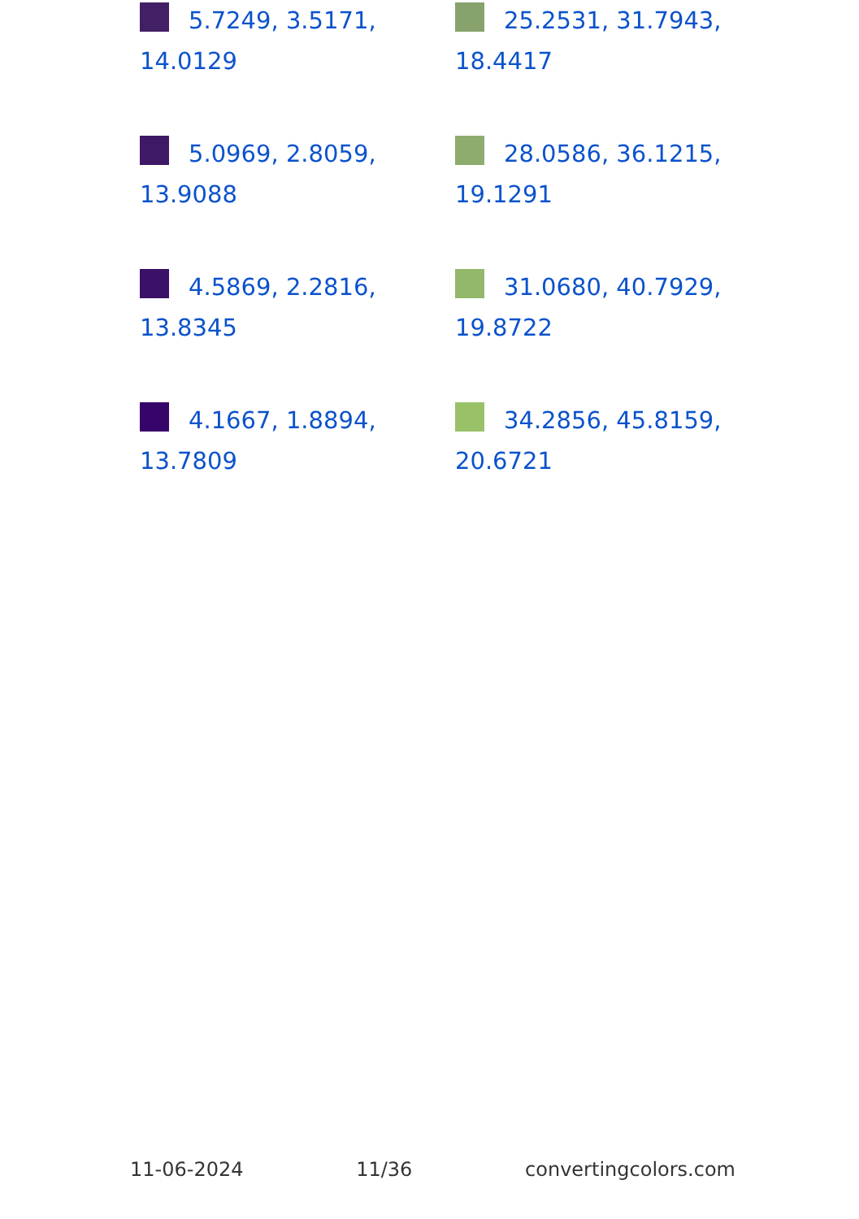5.7249, 3.5171, 14.0129
25.2531, 31.7943, 18.4417
5.0969, 2.8059, 13.9088
28.0586, 36.1215, 19.1291
4.5869, 2.2816, 13.8345
31.0680, 40.7929, 19.8722
4.1667, 1.8894, 13.7809
34.2856, 45.8159, 20.6721
11-06-2024 11/36 convertingcolors.com